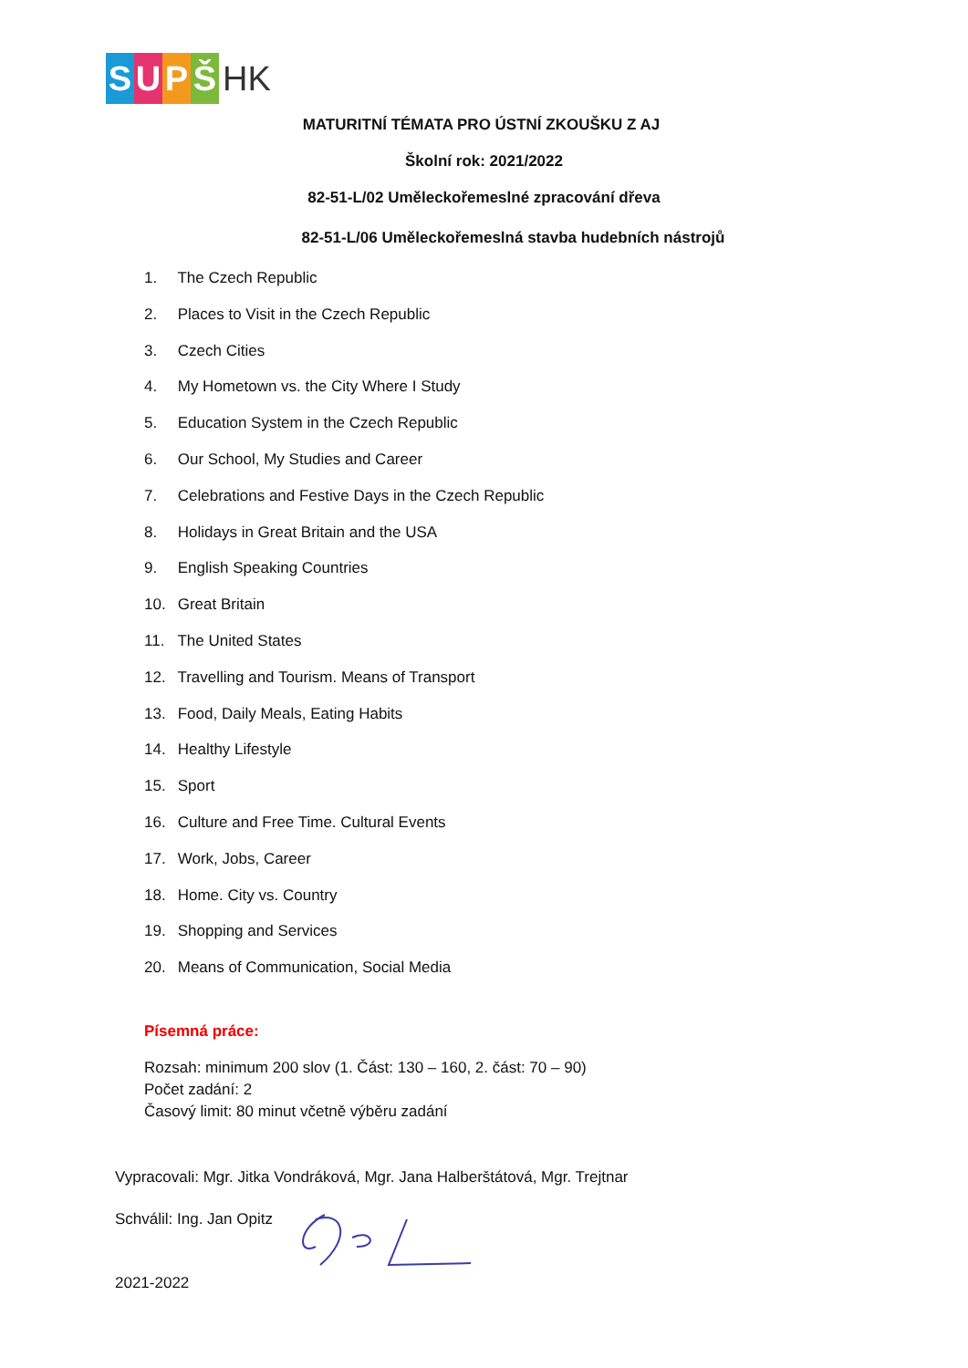SUPŠ HK
MATURITNÍ TÉMATA PRO ÚSTNÍ ZKOUŠKU Z AJ
Školní rok: 2021/2022
82-51-L/02 Uměleckořemeslné zpracování dřeva
82-51-L/06 Uměleckořemeslná stavba hudebních nástrojů
1. The Czech Republic
2. Places to Visit in the Czech Republic
3. Czech Cities
4. My Hometown vs. the City Where I Study
5. Education System in the Czech Republic
6. Our School, My Studies and Career
7. Celebrations and Festive Days in the Czech Republic
8. Holidays in Great Britain and the USA
9. English Speaking Countries
10. Great Britain
11. The United States
12. Travelling and Tourism. Means of Transport
13. Food, Daily Meals, Eating Habits
14. Healthy Lifestyle
15. Sport
16. Culture and Free Time. Cultural Events
17. Work, Jobs, Career
18. Home. City vs. Country
19. Shopping and Services
20. Means of Communication, Social Media
Písemná práce:
Rozsah: minimum 200 slov (1. Část: 130 – 160, 2. část: 70 – 90)
Počet zadání: 2
Časový limit: 80 minut včetně výběru zadání
Vypracovali: Mgr. Jitka Vondráková, Mgr. Jana Halberštátová, Mgr. Trejtnar
Schválil: Ing. Jan Opitz
2021-2022